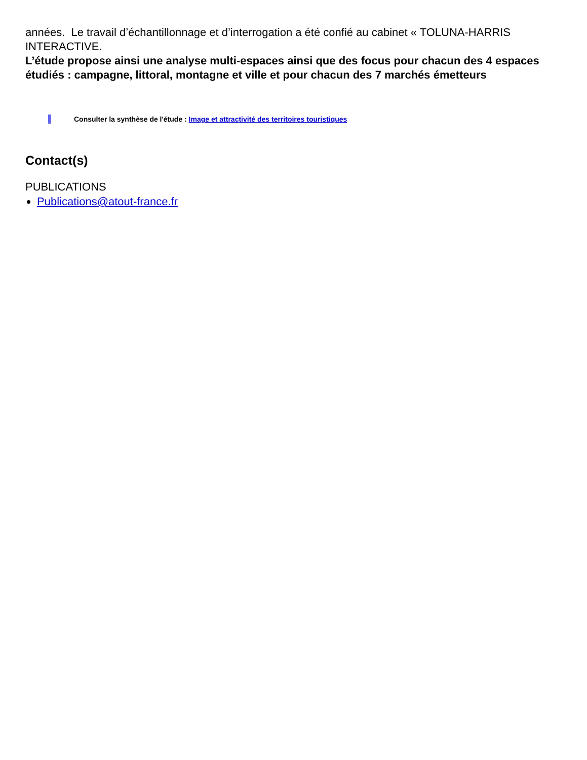années. Le travail d’échantillonnage et d’interrogation a été confié au cabinet « TOLUNA-HARRIS INTERACTIVE.
L’étude propose ainsi une analyse multi-espaces ainsi que des focus pour chacun des 4 espaces étudiés : campagne, littoral, montagne et ville et pour chacun des 7 marchés émetteurs
Consulter la synthèse de l'étude : Image et attractivité des territoires touristiques
Contact(s)
PUBLICATIONS
Publications@atout-france.fr